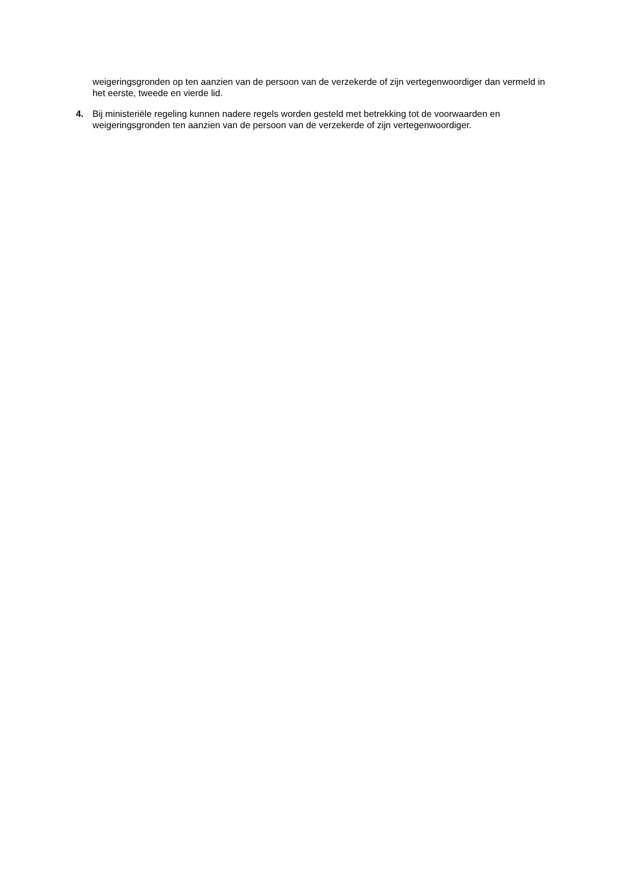weigeringsgronden op ten aanzien van de persoon van de verzekerde of zijn vertegenwoordiger dan vermeld in het eerste, tweede en vierde lid.
4. Bij ministeriële regeling kunnen nadere regels worden gesteld met betrekking tot de voorwaarden en weigeringsgronden ten aanzien van de persoon van de verzekerde of zijn vertegenwoordiger.